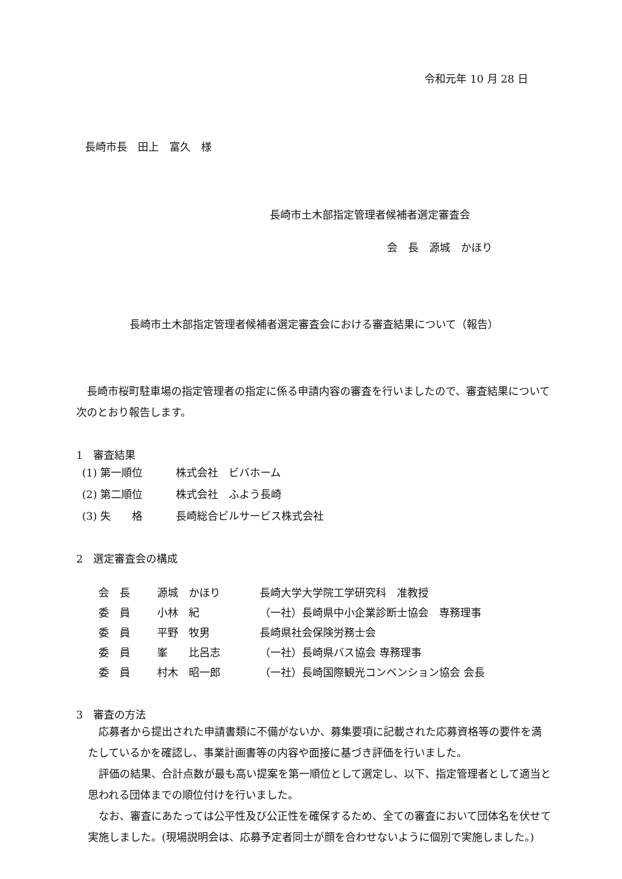令和元年 10 月 28 日
長崎市長　田上　富久　様
長崎市土木部指定管理者候補者選定審査会
会　長　源城　かほり
長崎市土木部指定管理者候補者選定審査会における審査結果について（報告）
長崎市桜町駐車場の指定管理者の指定に係る申請内容の審査を行いましたので、審査結果について次のとおり報告します。
1　審査結果
(1) 第一順位 株式会社　ビバホーム
(2) 第二順位 株式会社　ふよう長崎
(3) 失　　格 長崎総合ビルサービス株式会社
2　選定審査会の構成
会　長 源城　かほり 長崎大学大学院工学研究科　准教授
委　員 小林　紀 （一社）長崎県中小企業診断士協会　専務理事
委　員 平野　牧男 長崎県社会保険労務士会
委　員 峯　　比呂志 （一社）長崎県バス協会 専務理事
委　員 村木　昭一郎 （一社）長崎国際観光コンベンション協会 会長
3　審査の方法
応募者から提出された申請書類に不備がないか、募集要項に記載された応募資格等の要件を満たしているかを確認し、事業計画書等の内容や面接に基づき評価を行いました。
評価の結果、合計点数が最も高い提案を第一順位として選定し、以下、指定管理者として適当と思われる団体までの順位付けを行いました。
なお、審査にあたっては公平性及び公正性を確保するため、全ての審査において団体名を伏せて実施しました。(現場説明会は、応募予定者同士が顔を合わせないように個別で実施しました。)